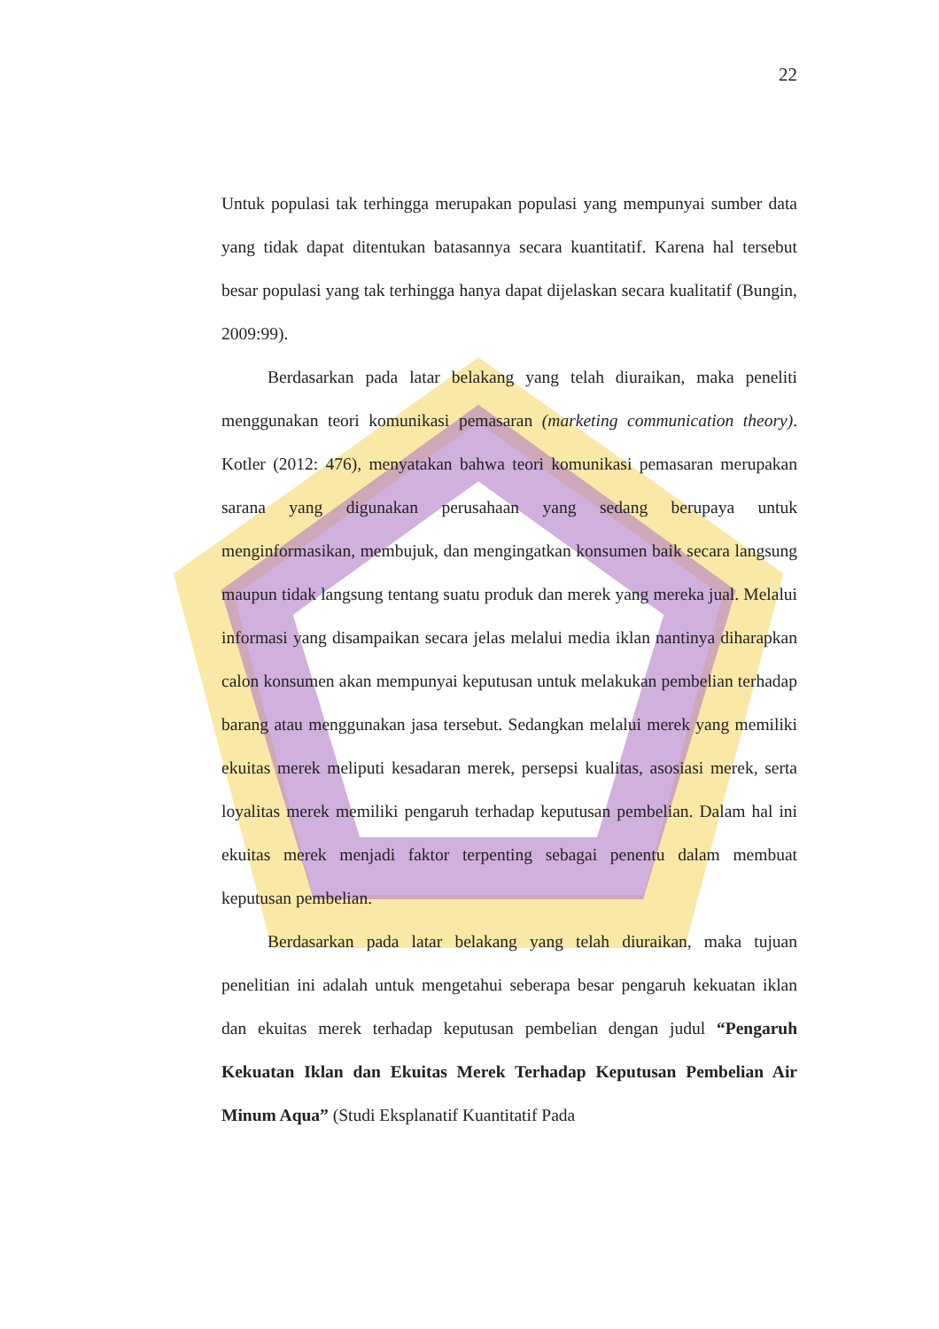22
Untuk populasi tak terhingga merupakan populasi yang mempunyai sumber data yang tidak dapat ditentukan batasannya secara kuantitatif. Karena hal tersebut besar populasi yang tak terhingga hanya dapat dijelaskan secara kualitatif (Bungin, 2009:99).
Berdasarkan pada latar belakang yang telah diuraikan, maka peneliti menggunakan teori komunikasi pemasaran (marketing communication theory). Kotler (2012: 476), menyatakan bahwa teori komunikasi pemasaran merupakan sarana yang digunakan perusahaan yang sedang berupaya untuk menginformasikan, membujuk, dan mengingatkan konsumen baik secara langsung maupun tidak langsung tentang suatu produk dan merek yang mereka jual. Melalui informasi yang disampaikan secara jelas melalui media iklan nantinya diharapkan calon konsumen akan mempunyai keputusan untuk melakukan pembelian terhadap barang atau menggunakan jasa tersebut. Sedangkan melalui merek yang memiliki ekuitas merek meliputi kesadaran merek, persepsi kualitas, asosiasi merek, serta loyalitas merek memiliki pengaruh terhadap keputusan pembelian. Dalam hal ini ekuitas merek menjadi faktor terpenting sebagai penentu dalam membuat keputusan pembelian.
Berdasarkan pada latar belakang yang telah diuraikan, maka tujuan penelitian ini adalah untuk mengetahui seberapa besar pengaruh kekuatan iklan dan ekuitas merek terhadap keputusan pembelian dengan judul “Pengaruh Kekuatan Iklan dan Ekuitas Merek Terhadap Keputusan Pembelian Air Minum Aqua” (Studi Eksplanatif Kuantitatif Pada